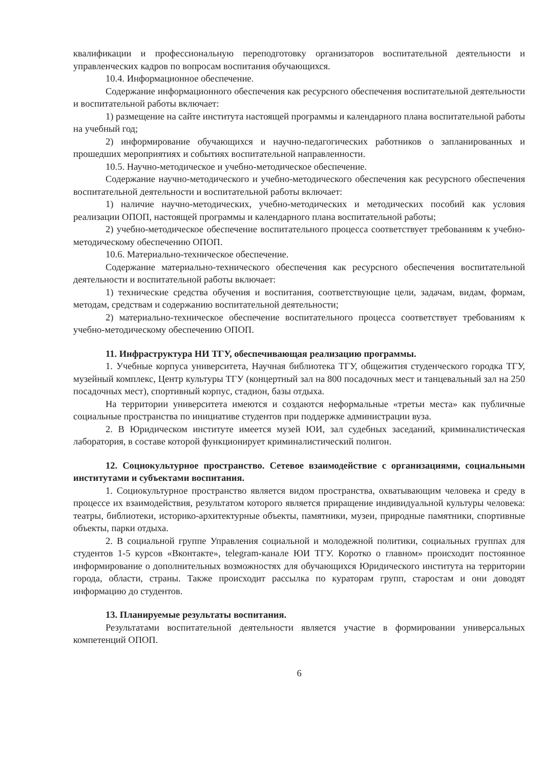квалификации и профессиональную переподготовку организаторов воспитательной деятельности и управленческих кадров по вопросам воспитания обучающихся.
10.4. Информационное обеспечение.
Содержание информационного обеспечения как ресурсного обеспечения воспитательной деятельности и воспитательной работы включает:
1) размещение на сайте института настоящей программы и календарного плана воспитательной работы на учебный год;
2) информирование обучающихся и научно-педагогических работников о запланированных и прошедших мероприятиях и событиях воспитательной направленности.
10.5. Научно-методическое и учебно-методическое обеспечение.
Содержание научно-методического и учебно-методического обеспечения как ресурсного обеспечения воспитательной деятельности и воспитательной работы включает:
1) наличие научно-методических, учебно-методических и методических пособий как условия реализации ОПОП, настоящей программы и календарного плана воспитательной работы;
2) учебно-методическое обеспечение воспитательного процесса соответствует требованиям к учебно-методическому обеспечению ОПОП.
10.6. Материально-техническое обеспечение.
Содержание материально-технического обеспечения как ресурсного обеспечения воспитательной деятельности и воспитательной работы включает:
1) технические средства обучения и воспитания, соответствующие цели, задачам, видам, формам, методам, средствам и содержанию воспитательной деятельности;
2) материально-техническое обеспечение воспитательного процесса соответствует требованиям к учебно-методическому обеспечению ОПОП.
11. Инфраструктура НИ ТГУ, обеспечивающая реализацию программы.
1. Учебные корпуса университета, Научная библиотека ТГУ, общежития студенческого городка ТГУ, музейный комплекс, Центр культуры ТГУ (концертный зал на 800 посадочных мест и танцевальный зал на 250 посадочных мест), спортивный корпус, стадион, базы отдыха.
На территории университета имеются и создаются неформальные «третьи места» как публичные социальные пространства по инициативе студентов при поддержке администрации вуза.
2. В Юридическом институте имеется музей ЮИ, зал судебных заседаний, криминалистическая лаборатория, в составе которой функционирует криминалистический полигон.
12. Социокультурное пространство. Сетевое взаимодействие с организациями, социальными институтами и субъектами воспитания.
1. Социокультурное пространство является видом пространства, охватывающим человека и среду в процессе их взаимодействия, результатом которого является приращение индивидуальной культуры человека: театры, библиотеки, историко-архитектурные объекты, памятники, музеи, природные памятники, спортивные объекты, парки отдыха.
2. В социальной группе Управления социальной и молодежной политики, социальных группах для студентов 1-5 курсов «Вконтакте», telegram-канале ЮИ ТГУ. Коротко о главном» происходит постоянное информирование о дополнительных возможностях для обучающихся Юридического института на территории города, области, страны. Также происходит рассылка по кураторам групп, старостам и они доводят информацию до студентов.
13. Планируемые результаты воспитания.
Результатами воспитательной деятельности является участие в формировании универсальных компетенций ОПОП.
6